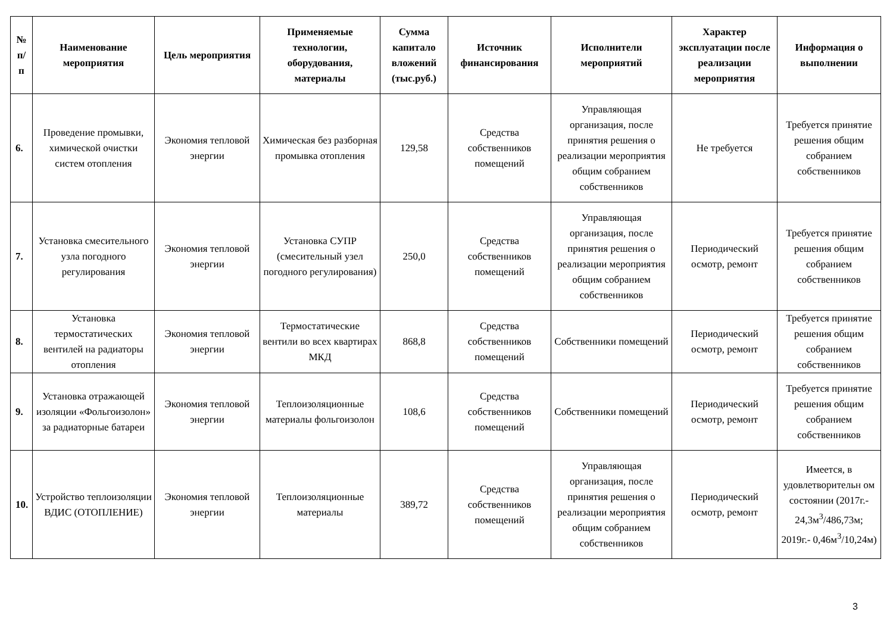| № п/ п | Наименование мероприятия | Цель мероприятия | Применяемые технологии, оборудования, материалы | Сумма капитало вложений (тыс.руб.) | Источник финансирования | Исполнители мероприятий | Характер эксплуатации после реализации мероприятия | Информация о выполнении |
| --- | --- | --- | --- | --- | --- | --- | --- | --- |
| 6. | Проведение промывки, химической очистки систем отопления | Экономия тепловой энергии | Химическая без разборная промывка отопления | 129,58 | Средства собственников помещений | Управляющая организация, после принятия решения о реализации мероприятия общим собранием собственников | Не требуется | Требуется принятие решения общим собранием собственников |
| 7. | Установка смесительного узла погодного регулирования | Экономия тепловой энергии | Установка СУПР (смесительный узел погодного регулирования) | 250,0 | Средства собственников помещений | Управляющая организация, после принятия решения о реализации мероприятия общим собранием собственников | Периодический осмотр, ремонт | Требуется принятие решения общим собранием собственников |
| 8. | Установка термостатических вентилей на радиаторы отопления | Экономия тепловой энергии | Термостатические вентили во всех квартирах МКД | 868,8 | Средства собственников помещений | Собственники помещений | Периодический осмотр, ремонт | Требуется принятие решения общим собранием собственников |
| 9. | Установка отражающей изоляции «Фольгоизолон» за радиаторные батареи | Экономия тепловой энергии | Теплоизоляционные материалы фольгоизолон | 108,6 | Средства собственников помещений | Собственники помещений | Периодический осмотр, ремонт | Требуется принятие решения общим собранием собственников |
| 10. | Устройство теплоизоляции ВДИС (ОТОПЛЕНИЕ) | Экономия тепловой энергии | Теплоизоляционные материалы | 389,72 | Средства собственников помещений | Управляющая организация, после принятия решения о реализации мероприятия общим собранием собственников | Периодический осмотр, ремонт | Имеется, в удовлетворительн ом состоянии (2017г.- 24,3м<sup>3</sup>/486,73м; 2019г.- 0,46м<sup>3</sup>/10,24м) |
3